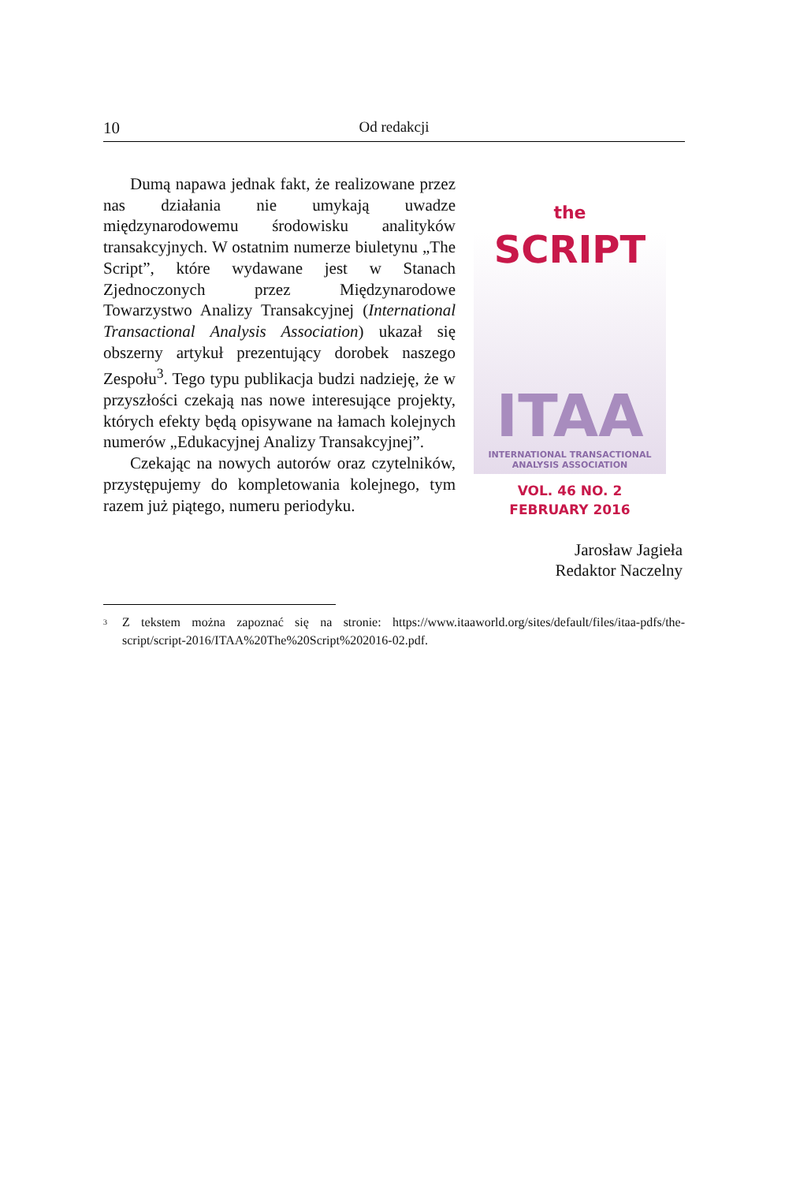10 Od redakcji
Dumą napawa jednak fakt, że realizowane przez nas działania nie umykają uwadze międzynarodowemu środowisku analityków transakcyjnych. W ostatnim numerze biuletynu „The Script”, które wydawane jest w Stanach Zjednoczonych przez Międzynarodowe Towarzystwo Analizy Transakcyjnej (International Transactional Analysis Association) ukazał się obszerny artykuł prezentujący dorobek naszego Zespołu<sup>3</sup>. Tego typu publikacja budzi nadzieję, że w przyszłości czekają nas nowe interesujące projekty, których efekty będą opisywane na łamach kolejnych numerów „Edukacyjnej Analizy Transakcyjnej”.
Czekając na nowych autorów oraz czytelników, przystępujemy do kompletowania kolejnego, tym razem już piątego, numeru periodyku.
the SCRIPT
ITAA
INTERNATIONAL TRANSACTIONAL
ANALYSIS ASSOCIATION
VOL. 46 NO. 2
FEBRUARY 2016
Jarosław Jagieła
Redaktor Naczelny
<sup>3</sup> Z tekstem można zapoznać się na stronie: https://www.itaaworld.org/sites/default/files/itaa-pdfs/the-script/script-2016/ITAA%20The%20Script%202016-02.pdf.